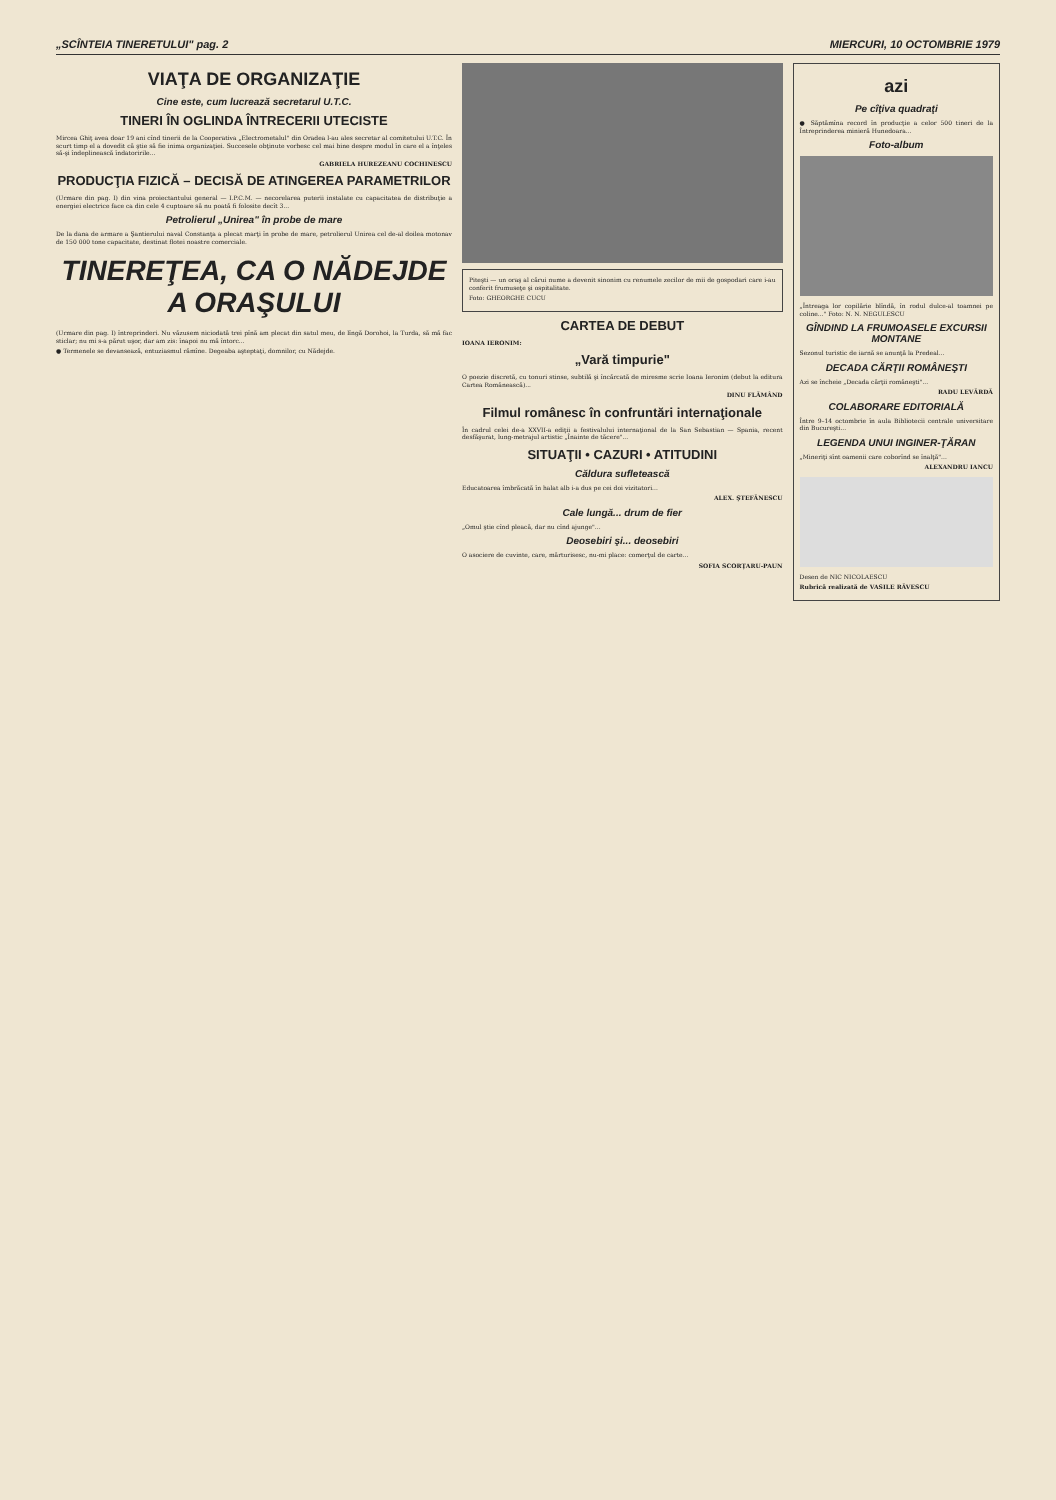„SCÎNTEIA TINERETULUI" pag. 2 MIERCURI, 10 OCTOMBRIE 1979
VIAŢA DE ORGANIZAŢIE
Cine este, cum lucrează secretarul U.T.C.
TINERI ÎN OGLINDA ÎNTRECERII UTECISTE
Mircea Ghiţ avea doar 19 ani cînd tinerii de la Cooperativa „Electrometalul" din Oradea l-au ales secretar al comitetului U.T.C. În scurt timp el a dovedit că ştie să fie inima organizaţiei. Succesele obţinute vorbesc cel mai bine despre modul în care el a înţeles să-şi îndeplinească îndatoririle...
GABRIELA HUREZEANU COCHINESCU
PRODUCŢIA FIZICĂ – DECISĂ DE ATINGEREA PARAMETRILOR
(Urmare din pag. I) din vina proiectantului general — I.P.C.M. — necorelarea puterii instalate cu capacitatea de distribuţie a energiei electrice face ca din cele 4 cuptoare să nu poată fi folosite decît 3...
Petrolierul „Unirea" în probe de mare
De la dana de armare a Şantierului naval Constanţa a plecat marţi în probe de mare, petrolierul Unirea cel de-al doilea motonav de 150 000 tone capacitate, destinat flotei noastre comerciale.
TINEREŢEA, CA O NĂDEJDE A ORAŞULUI
(Urmare din pag. I) întreprinderi. Nu văzusem niciodată trei pînă am plecat din satul meu, de lîngă Dorohoi, la Turda, să mă fac sticlar; nu mi s-a părut uşor, dar am zis: înapoi nu mă întorc...
● Termenele se devansează, entuziasmul rămîne. Degeaba aşteptaţi, domnilor, cu Nădejde.
Piteşti — un oraş al cărui nume a devenit sinonim cu renumele zecilor de mii de gospodari care i-au conferit frumuseţe şi ospitalitate.
Foto: GHEORGHE CUCU
CARTEA DE DEBUT
IOANA IERONIM:
„Vară timpurie"
O poezie discretă, cu tonuri stinse, subtilă şi încărcată de miresme scrie Ioana Ieronim (debut la editura Cartea Românească)...
DINU FLĂMÂND
Filmul românesc în confruntări internaţionale
În cadrul celei de-a XXVII-a ediţii a festivalului internaţional de la San Sebastian — Spania, recent desfăşurat, lung-metrajul artistic „Înainte de tăcere"...
SITUAŢII • CAZURI • ATITUDINI
Căldura sufletească
Educatoarea îmbrăcată în halat alb i-a dus pe cei doi vizitatori...
ALEX. ŞTEFĂNESCU
Cale lungă... drum de fier
„Omul ştie cînd pleacă, dar nu cînd ajunge"...
Deosebiri şi... deosebiri
O asociere de cuvinte, care, mărturisesc, nu-mi place: comerţul de carte...
SOFIA SCORŢARU-PAUN
azi
Pe cîţiva quadraţi
● Săptămîna record în producţie a celor 500 tineri de la Întreprinderea minieră Hunedoara...
Foto-album
„Întreaga lor copilărie blîndă, în rodul dulce-al toamnei pe coline..." Foto: N. N. NEGULESCU
GÎNDIND LA FRUMOASELE EXCURSII MONTANE
Sezonul turistic de iarnă se anunţă la Predeal...
DECADA CĂRŢII ROMÂNEŞTI
Azi se încheie „Decada cărţii româneşti"...
RADU LEVĂRDĂ
COLABORARE EDITORIALĂ
Între 9–14 octombrie în aula Bibliotecii centrale universitare din Bucureşti...
LEGENDA UNUI INGINER-ŢĂRAN
„Mineriţi sînt oamenii care coborînd se înalţă"...
ALEXANDRU IANCU
Desen de NIC NICOLAESCU
Rubrică realizată de VASILE RĂVESCU